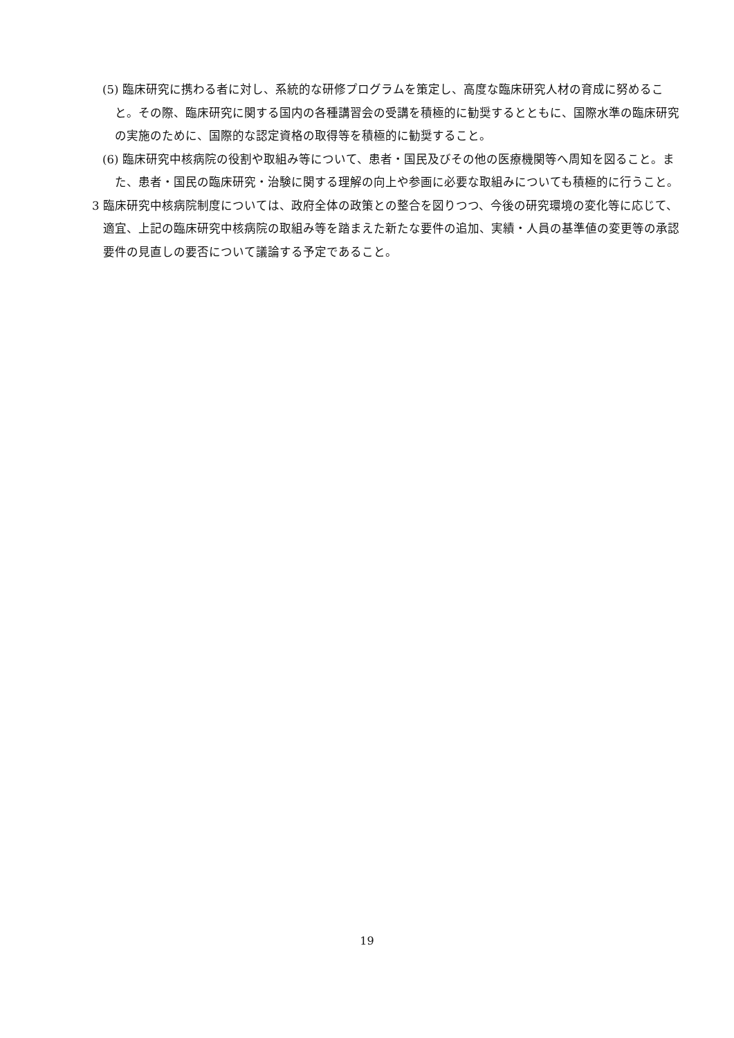(5) 臨床研究に携わる者に対し、系統的な研修プログラムを策定し、高度な臨床研究人材の育成に努めること。その際、臨床研究に関する国内の各種講習会の受講を積極的に勧奨するとともに、国際水準の臨床研究の実施のために、国際的な認定資格の取得等を積極的に勧奨すること。
(6) 臨床研究中核病院の役割や取組み等について、患者・国民及びその他の医療機関等へ周知を図ること。また、患者・国民の臨床研究・治験に関する理解の向上や参画に必要な取組みについても積極的に行うこと。
3 臨床研究中核病院制度については、政府全体の政策との整合を図りつつ、今後の研究環境の変化等に応じて、適宜、上記の臨床研究中核病院の取組み等を踏まえた新たな要件の追加、実績・人員の基準値の変更等の承認要件の見直しの要否について議論する予定であること。
19